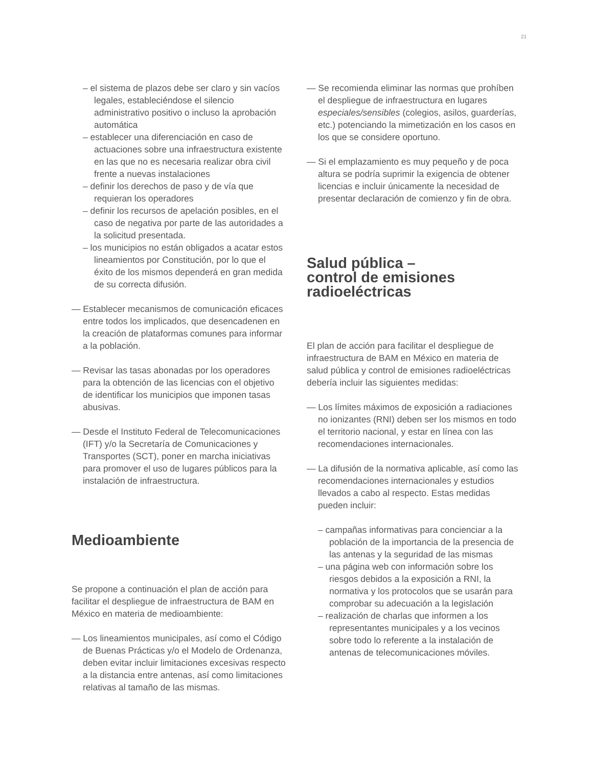21
– el sistema de plazos debe ser claro y sin vacíos legales, estableciéndose el silencio administrativo positivo o incluso la aprobación automática
– establecer una diferenciación en caso de actuaciones sobre una infraestructura existente en las que no es necesaria realizar obra civil frente a nuevas instalaciones
– definir los derechos de paso y de vía que requieran los operadores
– definir los recursos de apelación posibles, en el caso de negativa por parte de las autoridades a la solicitud presentada.
– los municipios no están obligados a acatar estos lineamientos por Constitución, por lo que el éxito de los mismos dependerá en gran medida de su correcta difusión.
— Establecer mecanismos de comunicación eficaces entre todos los implicados, que desencadenen en la creación de plataformas comunes para informar a la población.
— Revisar las tasas abonadas por los operadores para la obtención de las licencias con el objetivo de identificar los municipios que imponen tasas abusivas.
— Desde el Instituto Federal de Telecomunicaciones (IFT) y/o la Secretaría de Comunicaciones y Transportes (SCT), poner en marcha iniciativas para promover el uso de lugares públicos para la instalación de infraestructura.
Medioambiente
Se propone a continuación el plan de acción para facilitar el despliegue de infraestructura de BAM en México en materia de medioambiente:
— Los lineamientos municipales, así como el Código de Buenas Prácticas y/o el Modelo de Ordenanza, deben evitar incluir limitaciones excesivas respecto a la distancia entre antenas, así como limitaciones relativas al tamaño de las mismas.
— Se recomienda eliminar las normas que prohíben el despliegue de infraestructura en lugares especiales/sensibles (colegios, asilos, guarderías, etc.) potenciando la mimetización en los casos en los que se considere oportuno.
— Si el emplazamiento es muy pequeño y de poca altura se podría suprimir la exigencia de obtener licencias e incluir únicamente la necesidad de presentar declaración de comienzo y fin de obra.
Salud pública –
control de emisiones
radioeléctricas
El plan de acción para facilitar el despliegue de infraestructura de BAM en México en materia de salud pública y control de emisiones radioeléctricas debería incluir las siguientes medidas:
— Los límites máximos de exposición a radiaciones no ionizantes (RNI) deben ser los mismos en todo el territorio nacional, y estar en línea con las recomendaciones internacionales.
— La difusión de la normativa aplicable, así como las recomendaciones internacionales y estudios llevados a cabo al respecto. Estas medidas pueden incluir:
– campañas informativas para concienciar a la población de la importancia de la presencia de las antenas y la seguridad de las mismas
– una página web con información sobre los riesgos debidos a la exposición a RNI, la normativa y los protocolos que se usarán para comprobar su adecuación a la legislación
– realización de charlas que informen a los representantes municipales y a los vecinos sobre todo lo referente a la instalación de antenas de telecomunicaciones móviles.